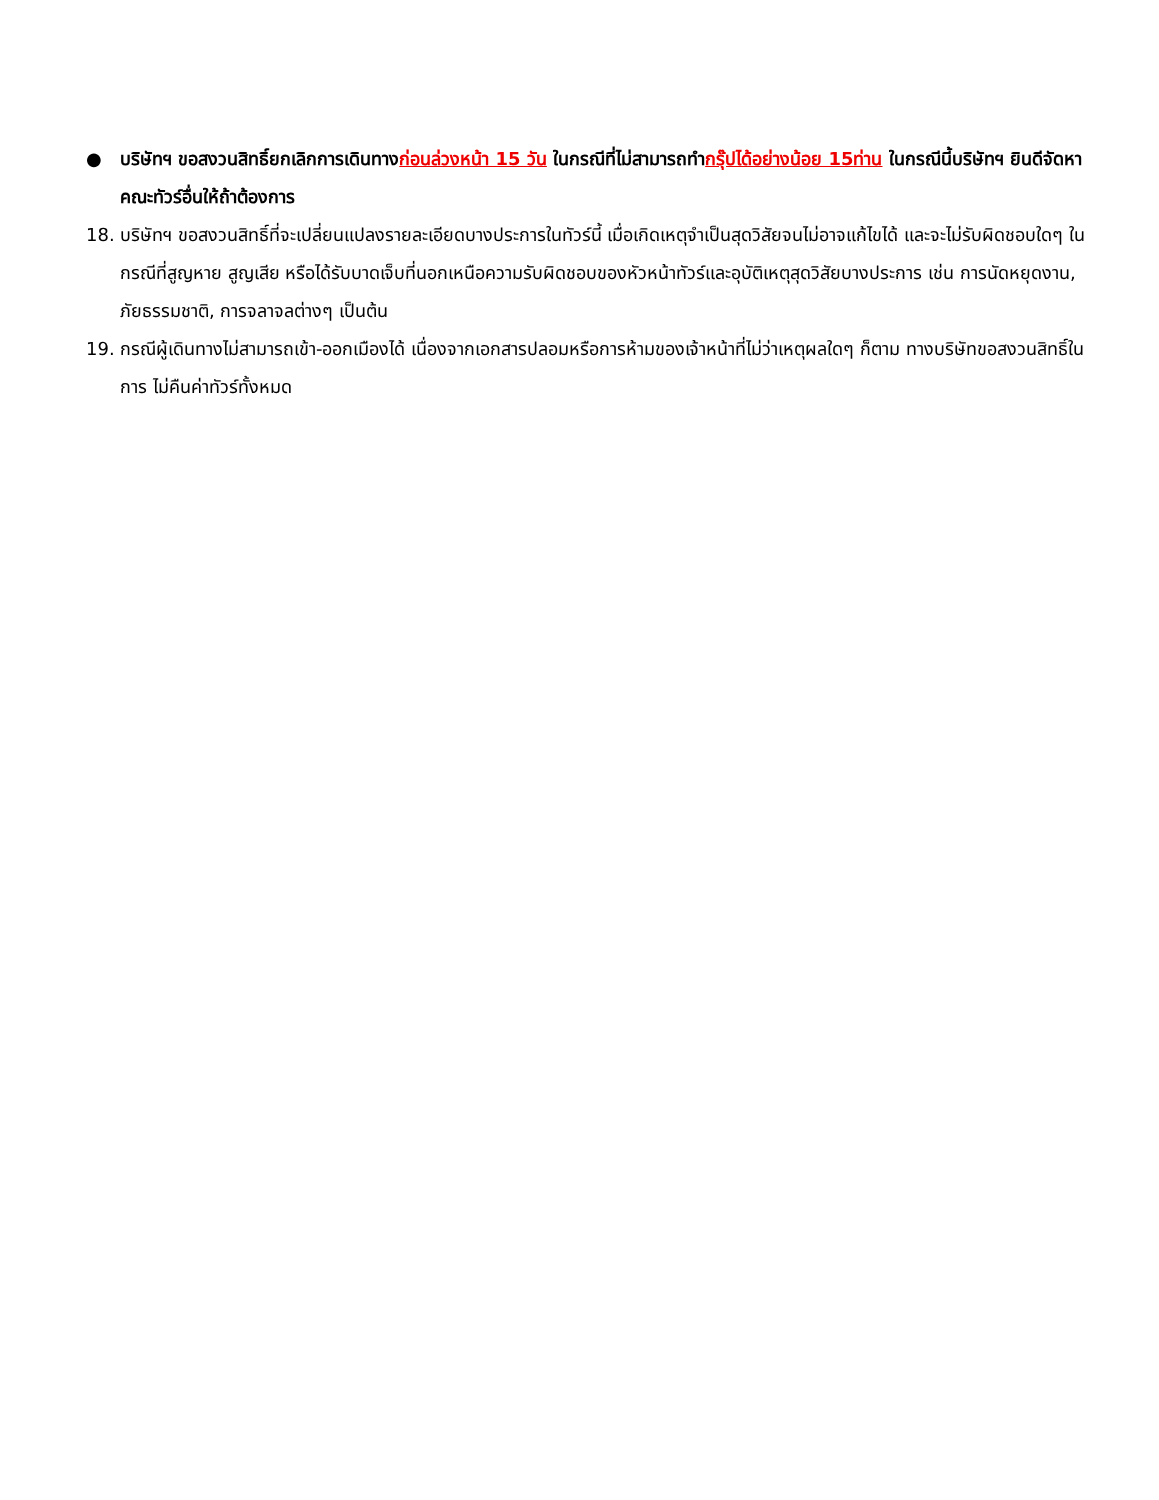● บริษัทฯ ขอสงวนสิทธิ์ยกเลิกการเดินทางก่อนล่วงหน้า 15 วัน ในกรณีที่ไม่สามารถทำกรุ๊ปได้อย่างน้อย 15ท่าน ในกรณีนี้บริษัทฯ ยินดีจัดหาคณะทัวร์อื่นให้ถ้าต้องการ
18. บริษัทฯ ขอสงวนสิทธิ์ที่จะเปลี่ยนแปลงรายละเอียดบางประการในทัวร์นี้ เมื่อเกิดเหตุจำเป็นสุดวิสัยจนไม่อาจแก้ไขได้ และจะไม่รับผิดชอบใดๆ ในกรณีที่สูญหาย สูญเสีย หรือได้รับบาดเจ็บที่นอกเหนือความรับผิดชอบของหัวหน้าทัวร์และอุบัติเหตุสุดวิสัยบางประการ เช่น การนัดหยุดงาน, ภัยธรรมชาติ, การจลาจลต่างๆ เป็นต้น
19. กรณีผู้เดินทางไม่สามารถเข้า-ออกเมืองได้ เนื่องจากเอกสารปลอมหรือการห้ามของเจ้าหน้าที่ไม่ว่าเหตุผลใดๆ ก็ตาม ทางบริษัทขอสงวนสิทธิ์ในการ ไม่คืนค่าทัวร์ทั้งหมด